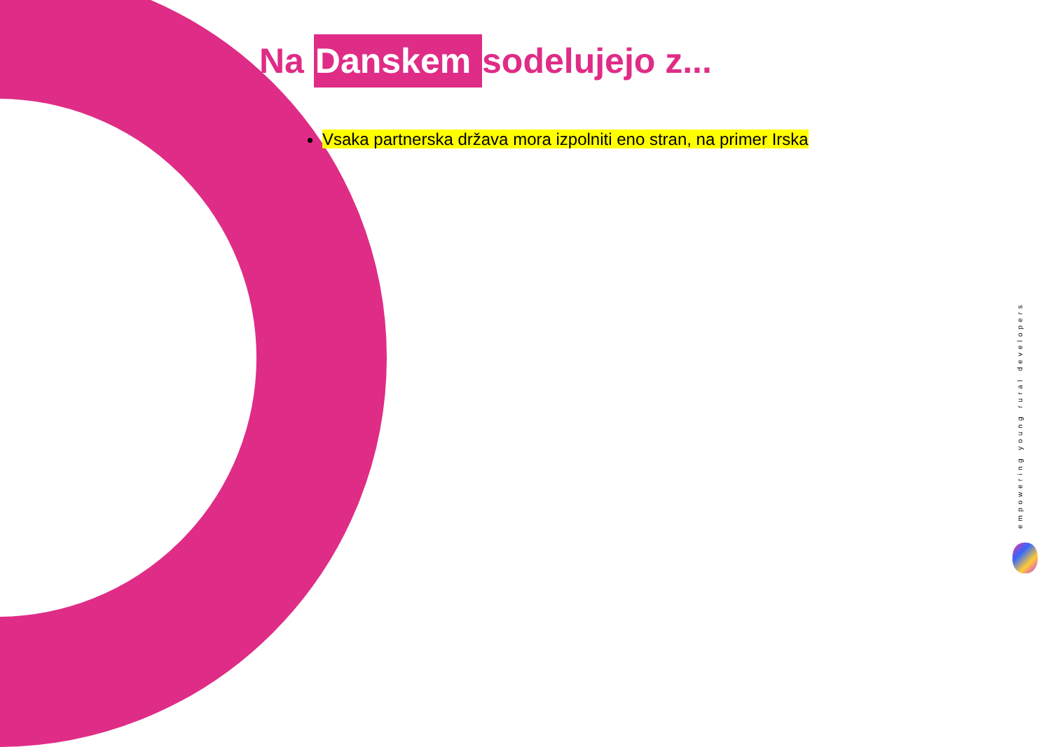Na Danskem sodelujejo z...
Vsaka partnerska država mora izpolniti eno stran, na primer Irska
empowering young rural developers